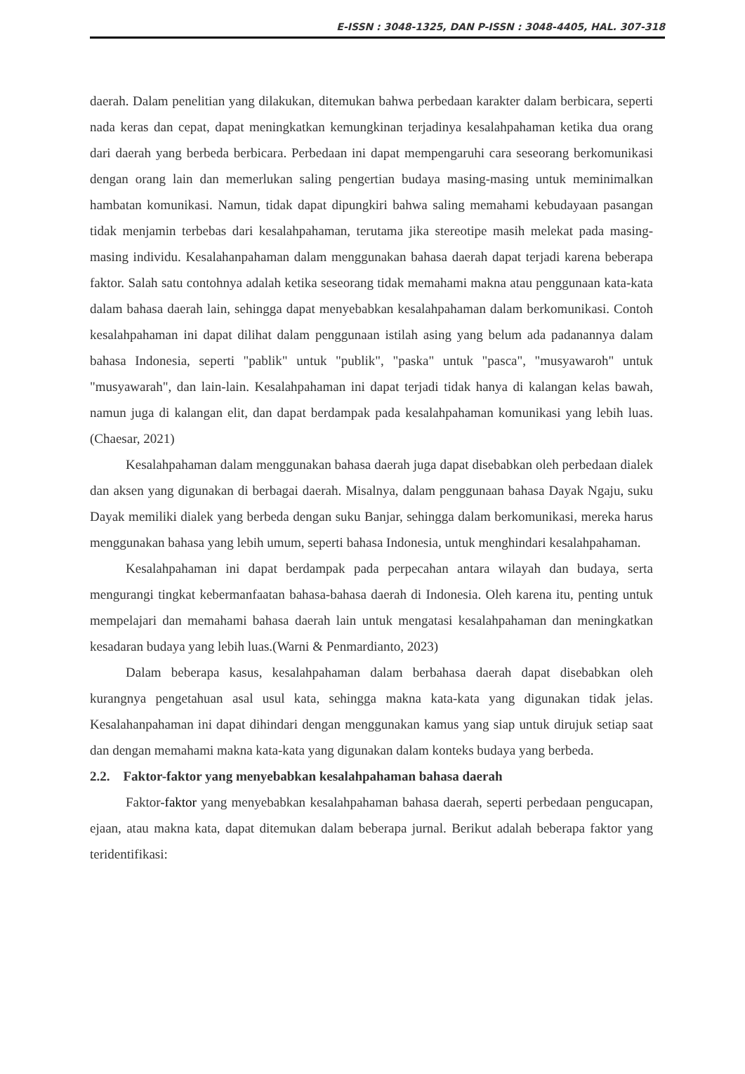E-ISSN : 3048-1325, DAN P-ISSN : 3048-4405, HAL. 307-318
daerah. Dalam penelitian yang dilakukan, ditemukan bahwa perbedaan karakter dalam berbicara, seperti nada keras dan cepat, dapat meningkatkan kemungkinan terjadinya kesalahpahaman ketika dua orang dari daerah yang berbeda berbicara. Perbedaan ini dapat mempengaruhi cara seseorang berkomunikasi dengan orang lain dan memerlukan saling pengertian budaya masing-masing untuk meminimalkan hambatan komunikasi. Namun, tidak dapat dipungkiri bahwa saling memahami kebudayaan pasangan tidak menjamin terbebas dari kesalahpahaman, terutama jika stereotipe masih melekat pada masing-masing individu. Kesalahanpahaman dalam menggunakan bahasa daerah dapat terjadi karena beberapa faktor. Salah satu contohnya adalah ketika seseorang tidak memahami makna atau penggunaan kata-kata dalam bahasa daerah lain, sehingga dapat menyebabkan kesalahpahaman dalam berkomunikasi. Contoh kesalahpahaman ini dapat dilihat dalam penggunaan istilah asing yang belum ada padanannya dalam bahasa Indonesia, seperti "pablik" untuk "publik", "paska" untuk "pasca", "musyawaroh" untuk "musyawarah", dan lain-lain. Kesalahpahaman ini dapat terjadi tidak hanya di kalangan kelas bawah, namun juga di kalangan elit, dan dapat berdampak pada kesalahpahaman komunikasi yang lebih luas.(Chaesar, 2021)
Kesalahpahaman dalam menggunakan bahasa daerah juga dapat disebabkan oleh perbedaan dialek dan aksen yang digunakan di berbagai daerah. Misalnya, dalam penggunaan bahasa Dayak Ngaju, suku Dayak memiliki dialek yang berbeda dengan suku Banjar, sehingga dalam berkomunikasi, mereka harus menggunakan bahasa yang lebih umum, seperti bahasa Indonesia, untuk menghindari kesalahpahaman.
Kesalahpahaman ini dapat berdampak pada perpecahan antara wilayah dan budaya, serta mengurangi tingkat kebermanfaatan bahasa-bahasa daerah di Indonesia. Oleh karena itu, penting untuk mempelajari dan memahami bahasa daerah lain untuk mengatasi kesalahpahaman dan meningkatkan kesadaran budaya yang lebih luas.(Warni & Penmardianto, 2023)
Dalam beberapa kasus, kesalahpahaman dalam berbahasa daerah dapat disebabkan oleh kurangnya pengetahuan asal usul kata, sehingga makna kata-kata yang digunakan tidak jelas. Kesalahanpahaman ini dapat dihindari dengan menggunakan kamus yang siap untuk dirujuk setiap saat dan dengan memahami makna kata-kata yang digunakan dalam konteks budaya yang berbeda.
2.2. Faktor-faktor yang menyebabkan kesalahpahaman bahasa daerah
Faktor-faktor yang menyebabkan kesalahpahaman bahasa daerah, seperti perbedaan pengucapan, ejaan, atau makna kata, dapat ditemukan dalam beberapa jurnal. Berikut adalah beberapa faktor yang teridentifikasi: